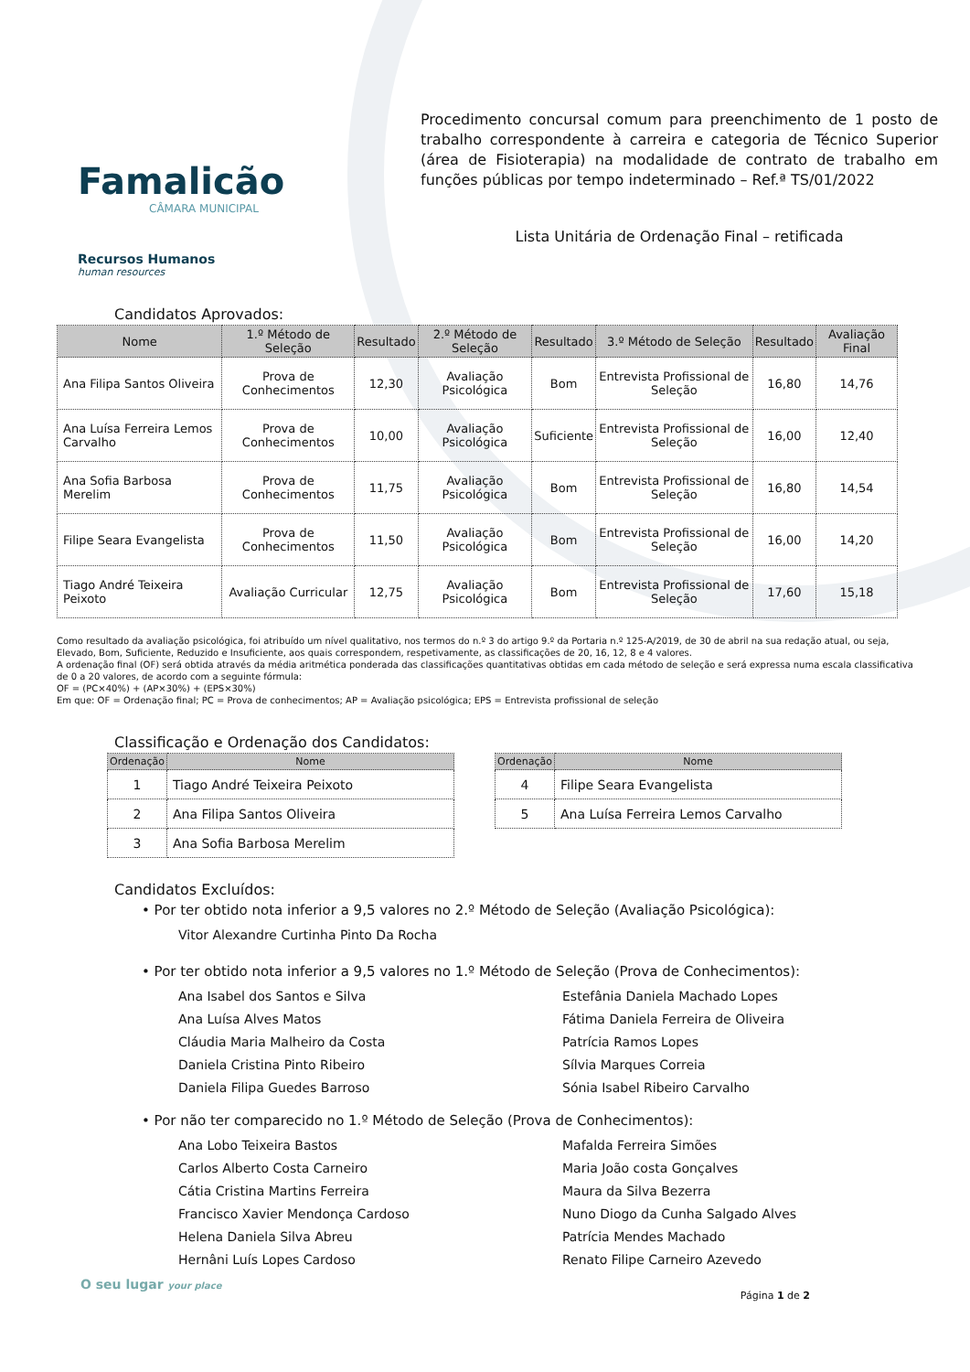Famalicão
CÂMARA MUNICIPAL
Recursos Humanos
human resources
Procedimento concursal comum para preenchimento de 1 posto de trabalho correspondente à carreira e categoria de Técnico Superior (área de Fisioterapia) na modalidade de contrato de trabalho em funções públicas por tempo indeterminado – Ref.ª TS/01/2022
Lista Unitária de Ordenação Final – retificada
Candidatos Aprovados:
| Nome | 1.º Método de Seleção | Resultado | 2.º Método de Seleção | Resultado | 3.º Método de Seleção | Resultado | Avaliação Final |
| --- | --- | --- | --- | --- | --- | --- | --- |
| Ana Filipa Santos Oliveira | Prova de Conhecimentos | 12,30 | Avaliação Psicológica | Bom | Entrevista Profissional de Seleção | 16,80 | 14,76 |
| Ana Luísa Ferreira Lemos Carvalho | Prova de Conhecimentos | 10,00 | Avaliação Psicológica | Suficiente | Entrevista Profissional de Seleção | 16,00 | 12,40 |
| Ana Sofia Barbosa Merelim | Prova de Conhecimentos | 11,75 | Avaliação Psicológica | Bom | Entrevista Profissional de Seleção | 16,80 | 14,54 |
| Filipe Seara Evangelista | Prova de Conhecimentos | 11,50 | Avaliação Psicológica | Bom | Entrevista Profissional de Seleção | 16,00 | 14,20 |
| Tiago André Teixeira Peixoto | Avaliação Curricular | 12,75 | Avaliação Psicológica | Bom | Entrevista Profissional de Seleção | 17,60 | 15,18 |
Como resultado da avaliação psicológica, foi atribuído um nível qualitativo, nos termos do n.º 3 do artigo 9.º da Portaria n.º 125-A/2019, de 30 de abril na sua redação atual, ou seja, Elevado, Bom, Suficiente, Reduzido e Insuficiente, aos quais correspondem, respetivamente, as classificações de 20, 16, 12, 8 e 4 valores.
A ordenação final (OF) será obtida através da média aritmética ponderada das classificações quantitativas obtidas em cada método de seleção e será expressa numa escala classificativa de 0 a 20 valores, de acordo com a seguinte fórmula:
OF = (PC×40%) + (AP×30%) + (EPS×30%)
Em que: OF = Ordenação final; PC = Prova de conhecimentos; AP = Avaliação psicológica; EPS = Entrevista profissional de seleção
Classificação e Ordenação dos Candidatos:
| Ordenação | Nome |
| --- | --- |
| 1 | Tiago André Teixeira Peixoto |
| 2 | Ana Filipa Santos Oliveira |
| 3 | Ana Sofia Barbosa Merelim |
| Ordenação | Nome |
| --- | --- |
| 4 | Filipe Seara Evangelista |
| 5 | Ana Luísa Ferreira Lemos Carvalho |
Candidatos Excluídos:
• Por ter obtido nota inferior a 9,5 valores no 2.º Método de Seleção (Avaliação Psicológica):
Vitor Alexandre Curtinha Pinto Da Rocha
• Por ter obtido nota inferior a 9,5 valores no 1.º Método de Seleção (Prova de Conhecimentos):
Ana Isabel dos Santos e Silva
Ana Luísa Alves Matos
Cláudia Maria Malheiro da Costa
Daniela Cristina Pinto Ribeiro
Daniela Filipa Guedes Barroso
Estefânia Daniela Machado Lopes
Fátima Daniela Ferreira de Oliveira
Patrícia Ramos Lopes
Sílvia Marques Correia
Sónia Isabel Ribeiro Carvalho
• Por não ter comparecido no 1.º Método de Seleção (Prova de Conhecimentos):
Ana Lobo Teixeira Bastos
Carlos Alberto Costa Carneiro
Cátia Cristina Martins Ferreira
Francisco Xavier Mendonça Cardoso
Helena Daniela Silva Abreu
Hernâni Luís Lopes Cardoso
Mafalda Ferreira Simões
Maria João costa Gonçalves
Maura da Silva Bezerra
Nuno Diogo da Cunha Salgado Alves
Patrícia Mendes Machado
Renato Filipe Carneiro Azevedo
O seu lugar your place Página 1 de 2